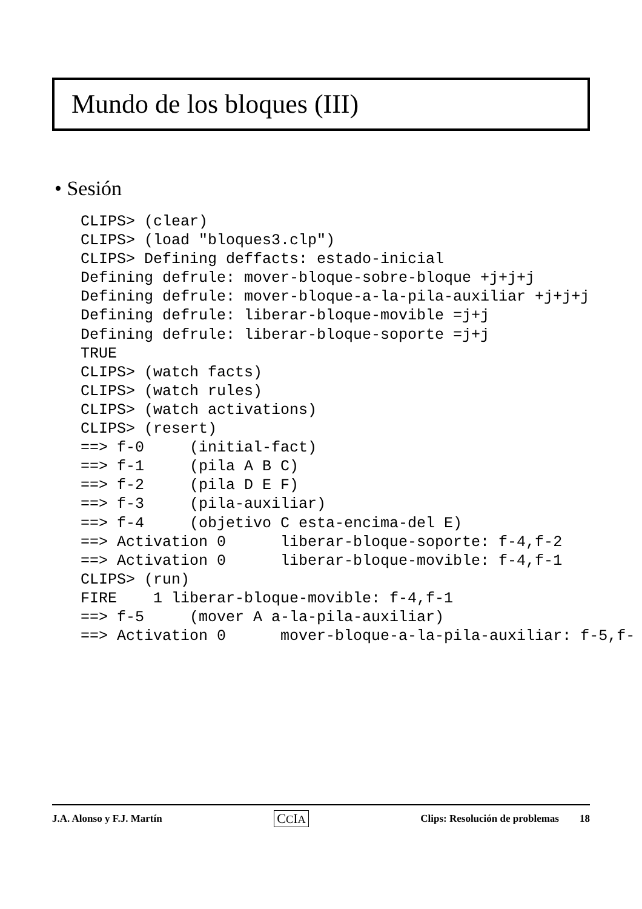Mundo de los bloques (III)
• Sesión
CLIPS> (clear)
CLIPS> (load "bloques3.clp")
CLIPS> Defining deffacts: estado-inicial
Defining defrule: mover-bloque-sobre-bloque +j+j+j
Defining defrule: mover-bloque-a-la-pila-auxiliar +j+j+j
Defining defrule: liberar-bloque-movible =j+j
Defining defrule: liberar-bloque-soporte =j+j
TRUE
CLIPS> (watch facts)
CLIPS> (watch rules)
CLIPS> (watch activations)
CLIPS> (resert)
==> f-0     (initial-fact)
==> f-1     (pila A B C)
==> f-2     (pila D E F)
==> f-3     (pila-auxiliar)
==> f-4     (objetivo C esta-encima-del E)
==> Activation 0      liberar-bloque-soporte: f-4,f-2
==> Activation 0      liberar-bloque-movible: f-4,f-1
CLIPS> (run)
FIRE    1 liberar-bloque-movible: f-4,f-1
==> f-5     (mover A a-la-pila-auxiliar)
==> Activation 0      mover-bloque-a-la-pila-auxiliar: f-5,f-
J.A. Alonso y F.J. Martín CCIA Clips: Resolución de problemas 18